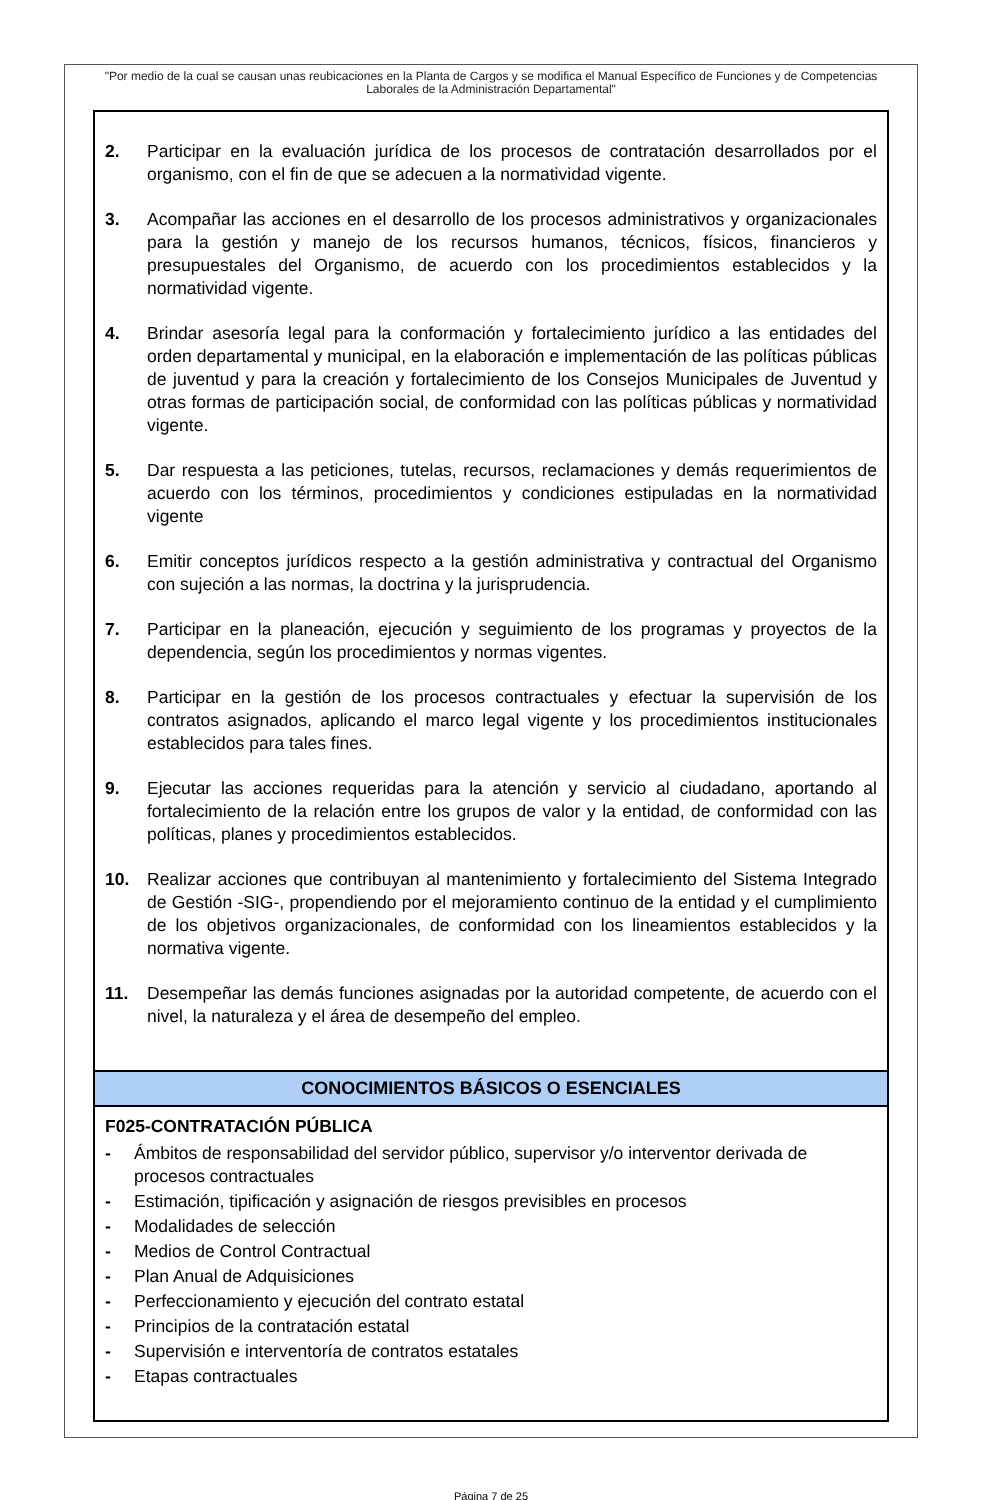"Por medio de la cual se causan unas reubicaciones en la Planta de Cargos y se modifica el Manual Específico de Funciones y de Competencias Laborales de la Administración Departamental"
| 2. Participar en la evaluación jurídica de los procesos de contratación desarrollados por el organismo, con el fin de que se adecuen a la normatividad vigente. 3. Acompañar las acciones en el desarrollo de los procesos administrativos y organizacionales para la gestión y manejo de los recursos humanos, técnicos, físicos, financieros y presupuestales del Organismo, de acuerdo con los procedimientos establecidos y la normatividad vigente. 4. Brindar asesoría legal para la conformación y fortalecimiento jurídico a las entidades del orden departamental y municipal, en la elaboración e implementación de las políticas públicas de juventud y para la creación y fortalecimiento de los Consejos Municipales de Juventud y otras formas de participación social, de conformidad con las políticas públicas y normatividad vigente. 5. Dar respuesta a las peticiones, tutelas, recursos, reclamaciones y demás requerimientos de acuerdo con los términos, procedimientos y condiciones estipuladas en la normatividad vigente 6. Emitir conceptos jurídicos respecto a la gestión administrativa y contractual del Organismo con sujeción a las normas, la doctrina y la jurisprudencia. 7. Participar en la planeación, ejecución y seguimiento de los programas y proyectos de la dependencia, según los procedimientos y normas vigentes. 8. Participar en la gestión de los procesos contractuales y efectuar la supervisión de los contratos asignados, aplicando el marco legal vigente y los procedimientos institucionales establecidos para tales fines. 9. Ejecutar las acciones requeridas para la atención y servicio al ciudadano, aportando al fortalecimiento de la relación entre los grupos de valor y la entidad, de conformidad con las políticas, planes y procedimientos establecidos. 10. Realizar acciones que contribuyan al mantenimiento y fortalecimiento del Sistema Integrado de Gestión -SIG-, propendiendo por el mejoramiento continuo de la entidad y el cumplimiento de los objetivos organizacionales, de conformidad con los lineamientos establecidos y la normativa vigente. 11. Desempeñar las demás funciones asignadas por la autoridad competente, de acuerdo con el nivel, la naturaleza y el área de desempeño del empleo. |
| CONOCIMIENTOS BÁSICOS O ESENCIALES |
| F025-CONTRATACIÓN PÚBLICA - Ámbitos de responsabilidad del servidor público, supervisor y/o interventor derivada de procesos contractuales - Estimación, tipificación y asignación de riesgos previsibles en procesos - Modalidades de selección - Medios de Control Contractual - Plan Anual de Adquisiciones - Perfeccionamiento y ejecución del contrato estatal - Principios de la contratación estatal - Supervisión e interventoría de contratos estatales - Etapas contractuales |
Página 7 de 25